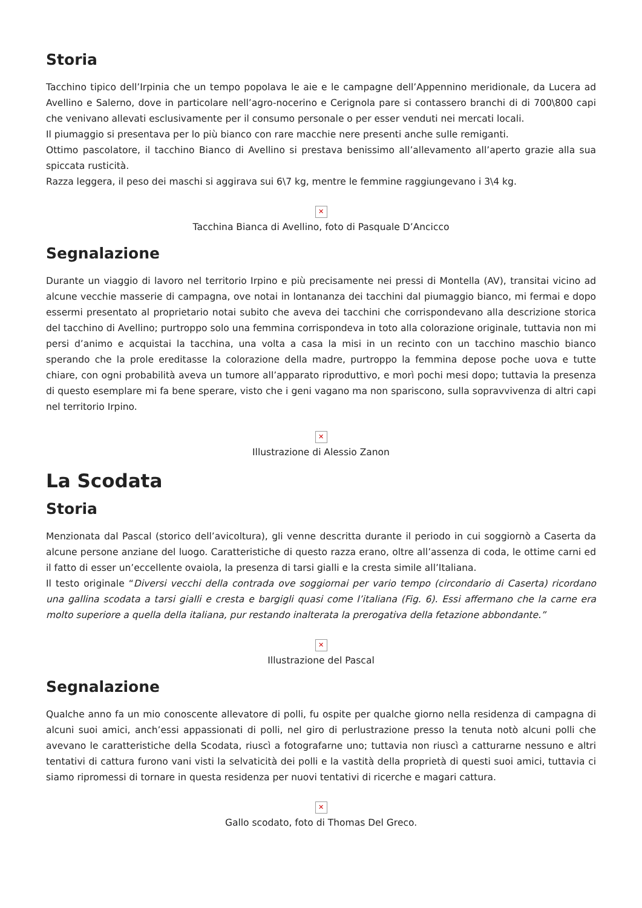Storia
Tacchino tipico dell’Irpinia che un tempo popolava le aie e le campagne dell’Appennino meridionale, da Lucera ad Avellino e Salerno, dove in particolare nell’agro-nocerino e Cerignola pare si contassero branchi di di 700\800 capi che venivano allevati esclusivamente per il consumo personale o per esser venduti nei mercati locali.
Il piumaggio si presentava per lo più bianco con rare macchie nere presenti anche sulle remiganti.
Ottimo pascolatore, il tacchino Bianco di Avellino si prestava benissimo all’allevamento all’aperto grazie alla sua spiccata rusticità.
Razza leggera, il peso dei maschi si aggirava sui 6\7 kg, mentre le femmine raggiungevano i 3\4 kg.
✕
Tacchina Bianca di Avellino, foto di Pasquale D’Ancicco
Segnalazione
Durante un viaggio di lavoro nel territorio Irpino e più precisamente nei pressi di Montella (AV), transitai vicino ad alcune vecchie masserie di campagna, ove notai in lontananza dei tacchini dal piumaggio bianco, mi fermai e dopo essermi presentato al proprietario notai subito che aveva dei tacchini che corrispondevano alla descrizione storica del tacchino di Avellino; purtroppo solo una femmina corrispondeva in toto alla colorazione originale, tuttavia non mi persi d’animo e acquistai la tacchina, una volta a casa la misi in un recinto con un tacchino maschio bianco sperando che la prole ereditasse la colorazione della madre, purtroppo la femmina depose poche uova e tutte chiare, con ogni probabilità aveva un tumore all’apparato riproduttivo, e morì pochi mesi dopo; tuttavia la presenza di questo esemplare mi fa bene sperare, visto che i geni vagano ma non spariscono, sulla sopravvivenza di altri capi nel territorio Irpino.
✕
Illustrazione di Alessio Zanon
La Scodata
Storia
Menzionata dal Pascal (storico dell’avicoltura), gli venne descritta durante il periodo in cui soggiornò a Caserta da alcune persone anziane del luogo. Caratteristiche di questo razza erano, oltre all’assenza di coda, le ottime carni ed il fatto di esser un’eccellente ovaiola, la presenza di tarsi gialli e la cresta simile all’Italiana.
Il testo originale “Diversi vecchi della contrada ove soggiornai per vario tempo (circondario di Caserta) ricordano una gallina scodata a tarsi gialli e cresta e bargigli quasi come l’italiana (Fig. 6). Essi affermano che la carne era molto superiore a quella della italiana, pur restando inalterata la prerogativa della fetazione abbondante.”
✕
Illustrazione del Pascal
Segnalazione
Qualche anno fa un mio conoscente allevatore di polli, fu ospite per qualche giorno nella residenza di campagna di alcuni suoi amici, anch’essi appassionati di polli, nel giro di perlustrazione presso la tenuta notò alcuni polli che avevano le caratteristiche della Scodata, riuscì a fotografarne uno; tuttavia non riuscì a catturarne nessuno e altri tentativi di cattura furono vani visti la selvaticità dei polli e la vastità della proprietà di questi suoi amici, tuttavia ci siamo ripromessi di tornare in questa residenza per nuovi tentativi di ricerche e magari cattura.
✕
Gallo scodato, foto di Thomas Del Greco.